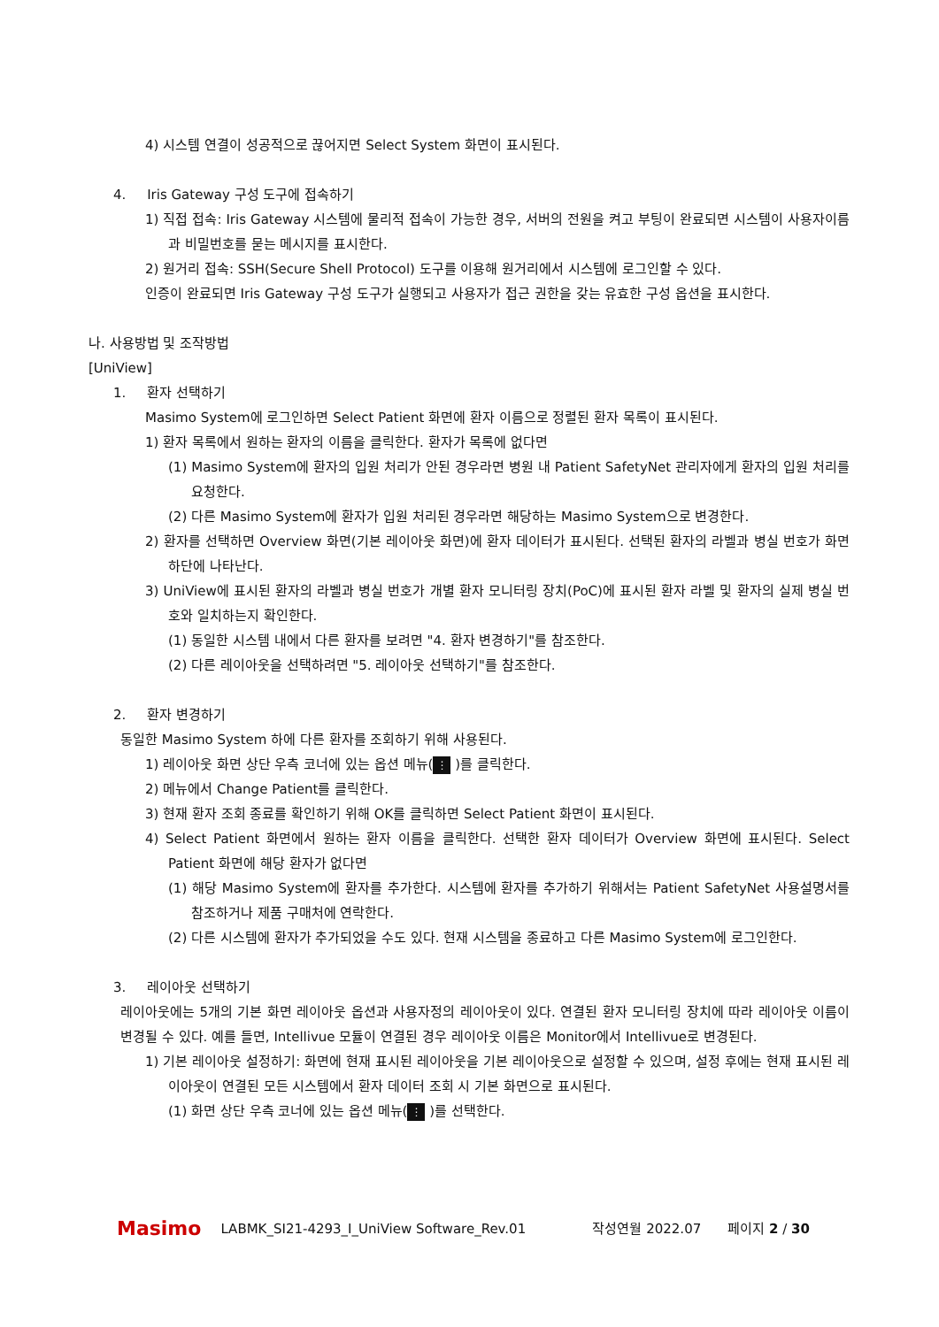4) 시스템 연결이 성공적으로 끊어지면 Select System 화면이 표시된다.
4. Iris Gateway 구성 도구에 접속하기
1) 직접 접속: Iris Gateway 시스템에 물리적 접속이 가능한 경우, 서버의 전원을 켜고 부팅이 완료되면 시스템이 사용자이름과 비밀번호를 묻는 메시지를 표시한다.
2) 원거리 접속: SSH(Secure Shell Protocol) 도구를 이용해 원거리에서 시스템에 로그인할 수 있다.
인증이 완료되면 Iris Gateway 구성 도구가 실행되고 사용자가 접근 권한을 갖는 유효한 구성 옵션을 표시한다.
나. 사용방법 및 조작방법
[UniView]
1. 환자 선택하기
Masimo System에 로그인하면 Select Patient 화면에 환자 이름으로 정렬된 환자 목록이 표시된다.
1) 환자 목록에서 원하는 환자의 이름을 클릭한다. 환자가 목록에 없다면
(1) Masimo System에 환자의 입원 처리가 안된 경우라면 병원 내 Patient SafetyNet 관리자에게 환자의 입원 처리를 요청한다.
(2) 다른 Masimo System에 환자가 입원 처리된 경우라면 해당하는 Masimo System으로 변경한다.
2) 환자를 선택하면 Overview 화면(기본 레이아웃 화면)에 환자 데이터가 표시된다. 선택된 환자의 라벨과 병실 번호가 화면 하단에 나타난다.
3) UniView에 표시된 환자의 라벨과 병실 번호가 개별 환자 모니터링 장치(PoC)에 표시된 환자 라벨 및 환자의 실제 병실 번호와 일치하는지 확인한다.
(1) 동일한 시스템 내에서 다른 환자를 보려면 "4. 환자 변경하기"를 참조한다.
(2) 다른 레이아웃을 선택하려면 "5. 레이아웃 선택하기"를 참조한다.
2. 환자 변경하기
동일한 Masimo System 하에 다른 환자를 조회하기 위해 사용된다.
1) 레이아웃 화면 상단 우측 코너에 있는 옵션 메뉴(⋮ )를 클릭한다.
2) 메뉴에서 Change Patient를 클릭한다.
3) 현재 환자 조회 종료를 확인하기 위해 OK를 클릭하면 Select Patient 화면이 표시된다.
4) Select Patient 화면에서 원하는 환자 이름을 클릭한다. 선택한 환자 데이터가 Overview 화면에 표시된다. Select Patient 화면에 해당 환자가 없다면
(1) 해당 Masimo System에 환자를 추가한다. 시스템에 환자를 추가하기 위해서는 Patient SafetyNet 사용설명서를 참조하거나 제품 구매처에 연락한다.
(2) 다른 시스템에 환자가 추가되었을 수도 있다. 현재 시스템을 종료하고 다른 Masimo System에 로그인한다.
3. 레이아웃 선택하기
레이아웃에는 5개의 기본 화면 레이아웃 옵션과 사용자정의 레이아웃이 있다. 연결된 환자 모니터링 장치에 따라 레이아웃 이름이 변경될 수 있다. 예를 들면, Intellivue 모듈이 연결된 경우 레이아웃 이름은 Monitor에서 Intellivue로 변경된다.
1) 기본 레이아웃 설정하기: 화면에 현재 표시된 레이아웃을 기본 레이아웃으로 설정할 수 있으며, 설정 후에는 현재 표시된 레이아웃이 연결된 모든 시스템에서 환자 데이터 조회 시 기본 화면으로 표시된다.
(1) 화면 상단 우측 코너에 있는 옵션 메뉴(⋮ )를 선택한다.
Masimo LABMK_SI21-4293_I_UniView Software_Rev.01 작성연월 2022.07 페이지 2 / 30